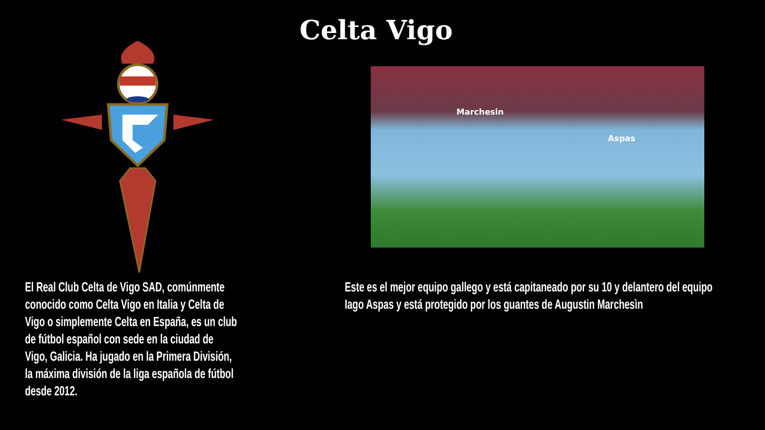Celta Vigo
Marchesin
Aspas
El Real Club Celta de Vigo SAD, comúnmente conocido como Celta Vigo en Italia y Celta de Vigo o simplemente Celta en España, es un club de fútbol español con sede en la ciudad de Vigo, Galicia. Ha jugado en la Primera División, la máxima división de la liga española de fútbol desde 2012.
Este es el mejor equipo gallego y está capitaneado por su 10 y delantero del equipo Iago Aspas y está protegido por los guantes de Augustin Marchesìn